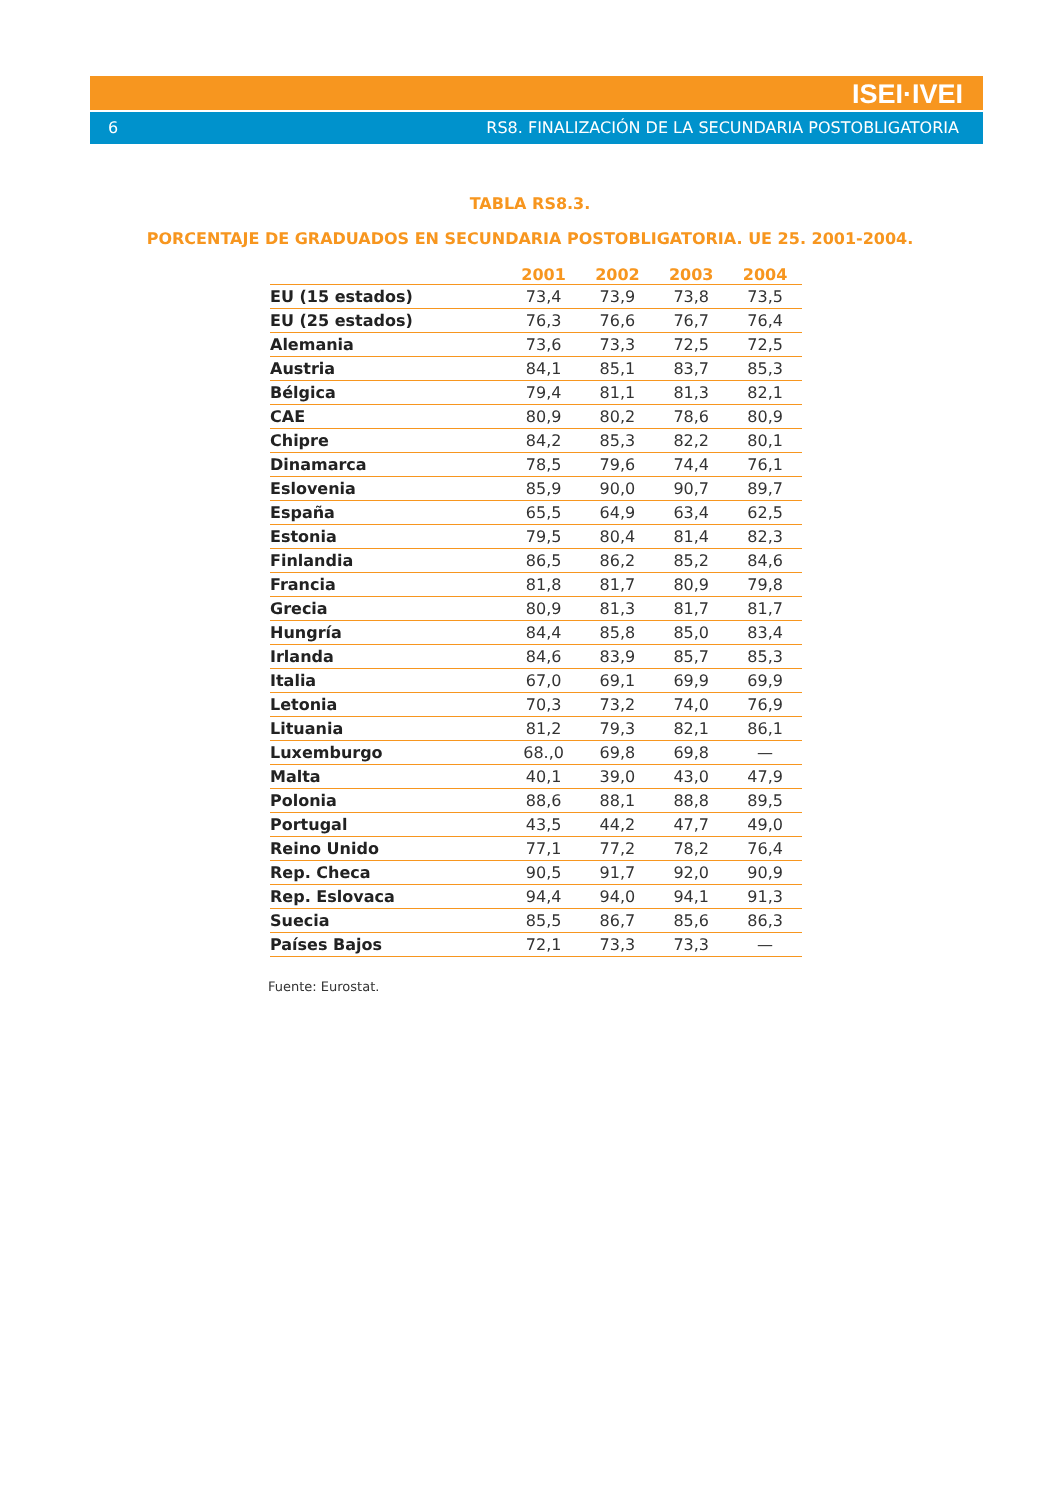ISEI·IVEI
6 RS8. FINALIZACIÓN DE LA SECUNDARIA POSTOBLIGATORIA
TABLA RS8.3.
PORCENTAJE DE GRADUADOS EN SECUNDARIA POSTOBLIGATORIA. UE 25. 2001-2004.
| | 2001 | 2002 | 2003 | 2004 |
| --- | --- | --- | --- | --- |
| EU (15 estados) | 73,4 | 73,9 | 73,8 | 73,5 |
| EU (25 estados) | 76,3 | 76,6 | 76,7 | 76,4 |
| Alemania | 73,6 | 73,3 | 72,5 | 72,5 |
| Austria | 84,1 | 85,1 | 83,7 | 85,3 |
| Bélgica | 79,4 | 81,1 | 81,3 | 82,1 |
| CAE | 80,9 | 80,2 | 78,6 | 80,9 |
| Chipre | 84,2 | 85,3 | 82,2 | 80,1 |
| Dinamarca | 78,5 | 79,6 | 74,4 | 76,1 |
| Eslovenia | 85,9 | 90,0 | 90,7 | 89,7 |
| España | 65,5 | 64,9 | 63,4 | 62,5 |
| Estonia | 79,5 | 80,4 | 81,4 | 82,3 |
| Finlandia | 86,5 | 86,2 | 85,2 | 84,6 |
| Francia | 81,8 | 81,7 | 80,9 | 79,8 |
| Grecia | 80,9 | 81,3 | 81,7 | 81,7 |
| Hungría | 84,4 | 85,8 | 85,0 | 83,4 |
| Irlanda | 84,6 | 83,9 | 85,7 | 85,3 |
| Italia | 67,0 | 69,1 | 69,9 | 69,9 |
| Letonia | 70,3 | 73,2 | 74,0 | 76,9 |
| Lituania | 81,2 | 79,3 | 82,1 | 86,1 |
| Luxemburgo | 68.,0 | 69,8 | 69,8 | — |
| Malta | 40,1 | 39,0 | 43,0 | 47,9 |
| Polonia | 88,6 | 88,1 | 88,8 | 89,5 |
| Portugal | 43,5 | 44,2 | 47,7 | 49,0 |
| Reino Unido | 77,1 | 77,2 | 78,2 | 76,4 |
| Rep. Checa | 90,5 | 91,7 | 92,0 | 90,9 |
| Rep. Eslovaca | 94,4 | 94,0 | 94,1 | 91,3 |
| Suecia | 85,5 | 86,7 | 85,6 | 86,3 |
| Países Bajos | 72,1 | 73,3 | 73,3 | — |
Fuente: Eurostat.